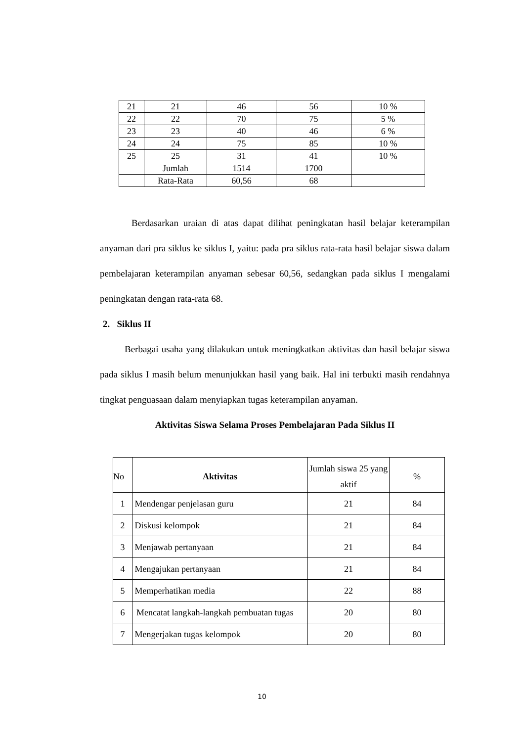| 21 | 21 | 46 | 56 | 10 % |
| 22 | 22 | 70 | 75 | 5 % |
| 23 | 23 | 40 | 46 | 6 % |
| 24 | 24 | 75 | 85 | 10 % |
| 25 | 25 | 31 | 41 | 10 % |
| | Jumlah | 1514 | 1700 | |
| | Rata-Rata | 60,56 | 68 | |
Berdasarkan uraian di atas dapat dilihat peningkatan hasil belajar keterampilan anyaman dari pra siklus ke siklus I, yaitu: pada pra siklus rata-rata hasil belajar siswa dalam pembelajaran keterampilan anyaman sebesar 60,56, sedangkan pada siklus I mengalami peningkatan dengan rata-rata 68.
2. Siklus II
Berbagai usaha yang dilakukan untuk meningkatkan aktivitas dan hasil belajar siswa pada siklus I masih belum menunjukkan hasil yang baik. Hal ini terbukti masih rendahnya tingkat penguasaan dalam menyiapkan tugas keterampilan anyaman.
Aktivitas Siswa Selama Proses Pembelajaran Pada Siklus II
| No | Aktivitas | Jumlah siswa 25 yang aktif | % |
| 1 | Mendengar penjelasan guru | 21 | 84 |
| 2 | Diskusi kelompok | 21 | 84 |
| 3 | Menjawab pertanyaan | 21 | 84 |
| 4 | Mengajukan pertanyaan | 21 | 84 |
| 5 | Memperhatikan media | 22 | 88 |
| 6 | Mencatat langkah-langkah pembuatan tugas | 20 | 80 |
| 7 | Mengerjakan tugas kelompok | 20 | 80 |
10